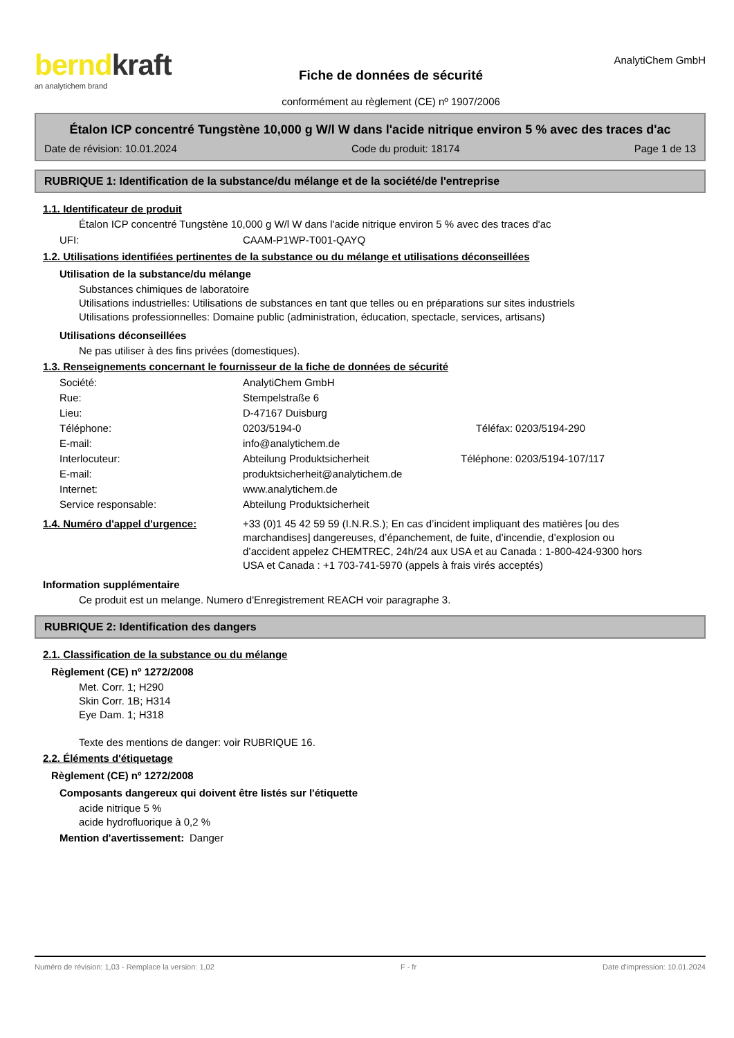berndkraft
an analytichem brand
Fiche de données de sécurité
conformément au règlement (CE) nº 1907/2006
AnalytiChem GmbH
Étalon ICP concentré Tungstène 10,000 g W/l W dans l'acide nitrique environ 5 % avec des traces d'ac
Date de révision: 10.01.2024 Code du produit: 18174 Page 1 de 13
RUBRIQUE 1: Identification de la substance/du mélange et de la société/de l'entreprise
1.1. Identificateur de produit
Étalon ICP concentré Tungstène 10,000 g W/l W dans l'acide nitrique environ 5 % avec des traces d'ac
| UFI: | CAAM-P1WP-T001-QAYQ |
1.2. Utilisations identifiées pertinentes de la substance ou du mélange et utilisations déconseillées
Utilisation de la substance/du mélange
Substances chimiques de laboratoire
Utilisations industrielles: Utilisations de substances en tant que telles ou en préparations sur sites industriels
Utilisations professionnelles: Domaine public (administration, éducation, spectacle, services, artisans)
Utilisations déconseillées
Ne pas utiliser à des fins privées (domestiques).
1.3. Renseignements concernant le fournisseur de la fiche de données de sécurité
| Société: | AnalytiChem GmbH | | |
| Rue: | Stempelstraße 6 | | |
| Lieu: | D-47167 Duisburg | | |
| Téléphone: | 0203/5194-0 | Téléfax: | 0203/5194-290 |
| E-mail: | info@analytichem.de | | |
| Interlocuteur: | Abteilung Produktsicherheit | Téléphone: | 0203/5194-107/117 |
| E-mail: | produktsicherheit@analytichem.de | | |
| Internet: | www.analytichem.de | | |
| Service responsable: | Abteilung Produktsicherheit | | |
| 1.4. Numéro d'appel d'urgence: | +33 (0)1 45 42 59 59 (I.N.R.S.); En cas d’incident impliquant des matières [ou des marchandises] dangereuses, d’épanchement, de fuite, d’incendie, d’explosion ou d’accident appelez CHEMTREC, 24h/24 aux USA et au Canada : 1-800-424-9300 hors USA et Canada : +1 703-741-5970 (appels à frais virés acceptés) |
Information supplémentaire
Ce produit est un melange. Numero d'Enregistrement REACH voir paragraphe 3.
RUBRIQUE 2: Identification des dangers
2.1. Classification de la substance ou du mélange
Règlement (CE) nº 1272/2008
Met. Corr. 1; H290
Skin Corr. 1B; H314
Eye Dam. 1; H318
Texte des mentions de danger: voir RUBRIQUE 16.
2.2. Éléments d'étiquetage
Règlement (CE) nº 1272/2008
Composants dangereux qui doivent être listés sur l'étiquette
acide nitrique 5 %
acide hydrofluorique à 0,2 %
| Mention d'avertissement: | Danger |
Numéro de révision: 1,03 - Remplace la version: 1,02 F - fr Date d'impression: 10.01.2024